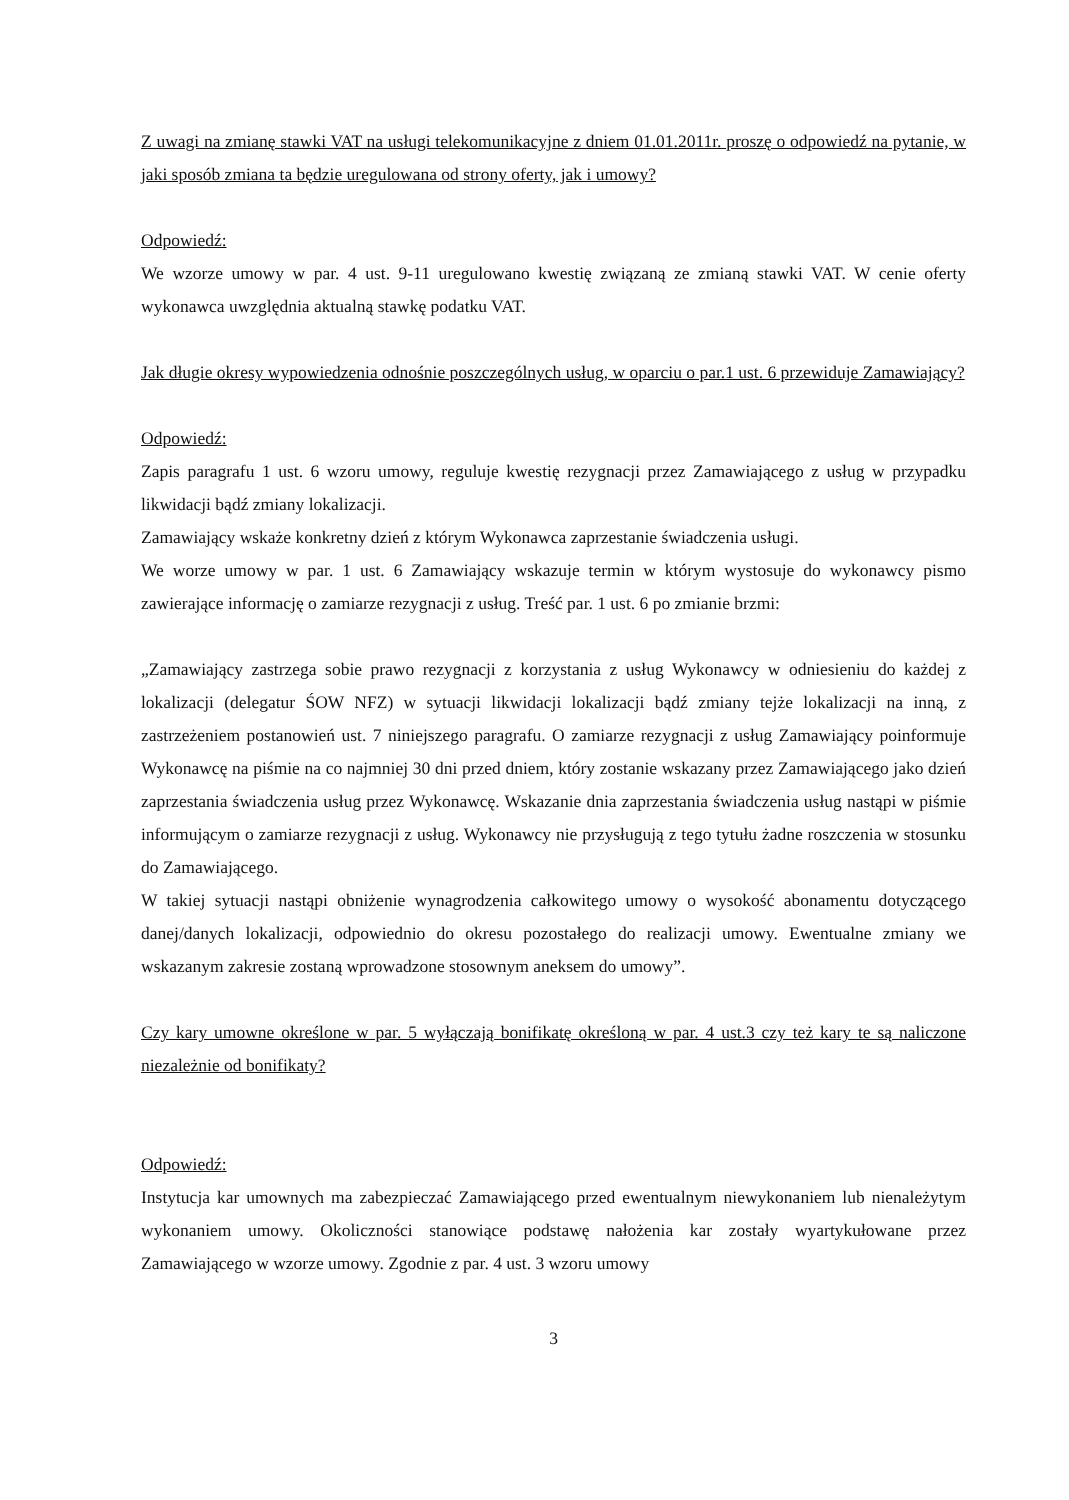Z uwagi na zmianę stawki VAT na usługi telekomunikacyjne z dniem 01.01.2011r. proszę o odpowiedź na pytanie, w jaki sposób zmiana ta będzie uregulowana od strony oferty, jak i umowy?
Odpowiedź:
We wzorze umowy w par. 4 ust. 9-11 uregulowano kwestię związaną ze zmianą stawki VAT. W cenie oferty wykonawca uwzględnia aktualną stawkę podatku VAT.
Jak długie okresy wypowiedzenia odnośnie poszczególnych usług, w oparciu o par.1 ust. 6 przewiduje Zamawiający?
Odpowiedź:
Zapis paragrafu 1 ust. 6 wzoru umowy, reguluje kwestię rezygnacji przez Zamawiającego z usług w przypadku likwidacji bądź zmiany lokalizacji.
Zamawiający wskaże konkretny dzień z którym Wykonawca zaprzestanie świadczenia usługi.
We worze umowy w par. 1 ust. 6 Zamawiający wskazuje termin w którym wystosuje do wykonawcy pismo zawierające informację o zamiarze rezygnacji z usług. Treść par. 1 ust. 6 po zmianie brzmi:
„Zamawiający zastrzega sobie prawo rezygnacji z korzystania z usług Wykonawcy w odniesieniu do każdej z lokalizacji (delegatur ŚOW NFZ) w sytuacji likwidacji lokalizacji bądź zmiany tejże lokalizacji na inną, z zastrzeżeniem postanowień ust. 7 niniejszego paragrafu. O zamiarze rezygnacji z usług Zamawiający poinformuje Wykonawcę na piśmie na co najmniej 30 dni przed dniem, który zostanie wskazany przez Zamawiającego jako dzień zaprzestania świadczenia usług przez Wykonawcę. Wskazanie dnia zaprzestania świadczenia usług nastąpi w piśmie informującym o zamiarze rezygnacji z usług. Wykonawcy nie przysługują z tego tytułu żadne roszczenia w stosunku do Zamawiającego.
W takiej sytuacji nastąpi obniżenie wynagrodzenia całkowitego umowy o wysokość abonamentu dotyczącego danej/danych lokalizacji, odpowiednio do okresu pozostałego do realizacji umowy. Ewentualne zmiany we wskazanym zakresie zostaną wprowadzone stosownym aneksem do umowy”.
Czy kary umowne określone w par. 5 wyłączają bonifikatę określoną w par. 4 ust.3 czy też kary te są naliczone niezależnie od bonifikaty?
Odpowiedź:
Instytucja kar umownych ma zabezpieczać Zamawiającego przed ewentualnym niewykonaniem lub nienależytym wykonaniem umowy. Okoliczności stanowiące podstawę nałożenia kar zostały wyartykułowane przez Zamawiającego w wzorze umowy. Zgodnie z par. 4 ust. 3 wzoru umowy
3